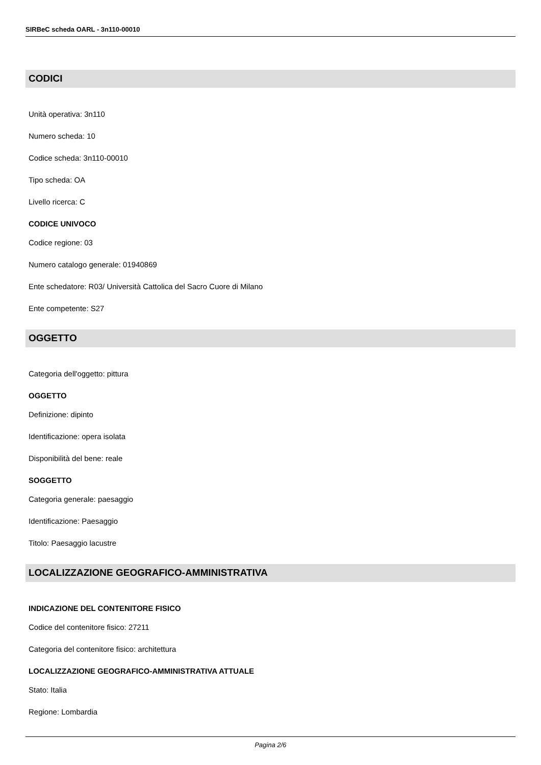SIRBeC scheda OARL - 3n110-00010
CODICI
Unità operativa: 3n110
Numero scheda: 10
Codice scheda: 3n110-00010
Tipo scheda: OA
Livello ricerca: C
CODICE UNIVOCO
Codice regione: 03
Numero catalogo generale: 01940869
Ente schedatore: R03/ Università Cattolica del Sacro Cuore di Milano
Ente competente: S27
OGGETTO
Categoria dell'oggetto: pittura
OGGETTO
Definizione: dipinto
Identificazione: opera isolata
Disponibilità del bene: reale
SOGGETTO
Categoria generale: paesaggio
Identificazione: Paesaggio
Titolo: Paesaggio lacustre
LOCALIZZAZIONE GEOGRAFICO-AMMINISTRATIVA
INDICAZIONE DEL CONTENITORE FISICO
Codice del contenitore fisico: 27211
Categoria del contenitore fisico: architettura
LOCALIZZAZIONE GEOGRAFICO-AMMINISTRATIVA ATTUALE
Stato: Italia
Regione: Lombardia
Pagina 2/6